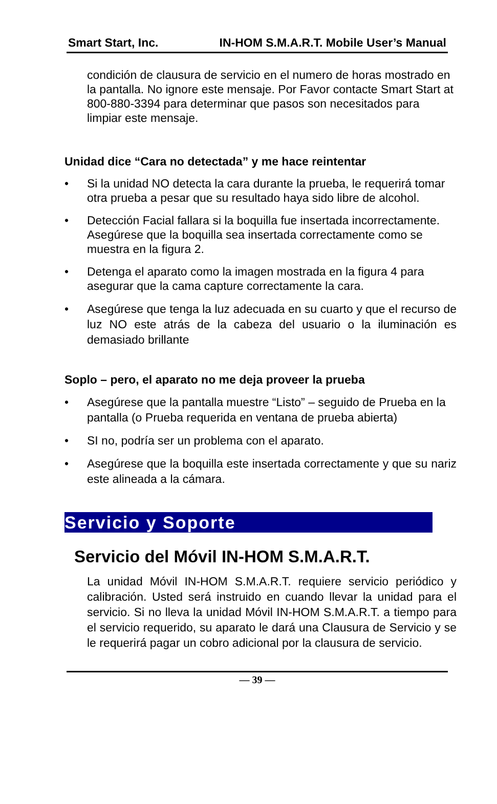Smart Start, Inc. IN-HOM S.M.A.R.T. Mobile User’s Manual
condición de clausura de servicio en el numero de horas mostrado en la pantalla. No ignore este mensaje. Por Favor contacte Smart Start at 800-880-3394 para determinar que pasos son necesitados para limpiar este mensaje.
Unidad dice “Cara no detectada” y me hace reintentar
• Si la unidad NO detecta la cara durante la prueba, le requerirá tomar otra prueba a pesar que su resultado haya sido libre de alcohol.
• Detección Facial fallara si la boquilla fue insertada incorrectamente. Asegúrese que la boquilla sea insertada correctamente como se muestra en la figura 2.
• Detenga el aparato como la imagen mostrada en la figura 4 para asegurar que la cama capture correctamente la cara.
• Asegúrese que tenga la luz adecuada en su cuarto y que el recurso de luz NO este atrás de la cabeza del usuario o la iluminación es demasiado brillante
Soplo – pero, el aparato no me deja proveer la prueba
• Asegúrese que la pantalla muestre “Listo” – seguido de Prueba en la pantalla (o Prueba requerida en ventana de prueba abierta)
• SI no, podría ser un problema con el aparato.
• Asegúrese que la boquilla este insertada correctamente y que su nariz este alineada a la cámara.
Servicio y Soporte
Servicio del Móvil IN-HOM S.M.A.R.T.
La unidad Móvil IN-HOM S.M.A.R.T. requiere servicio periódico y calibración. Usted será instruido en cuando llevar la unidad para el servicio. Si no lleva la unidad Móvil IN-HOM S.M.A.R.T. a tiempo para el servicio requerido, su aparato le dará una Clausura de Servicio y se le requerirá pagar un cobro adicional por la clausura de servicio.
— 39 —